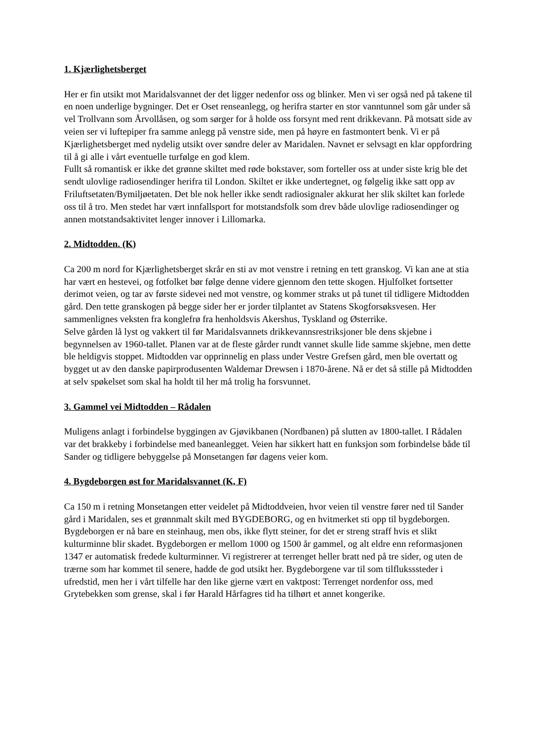1. Kjærlighetsberget
Her er fin utsikt mot Maridalsvannet der det ligger nedenfor oss og blinker. Men vi ser også ned på takene til en noen underlige bygninger. Det er Oset renseanlegg, og herifra starter en stor vanntunnel som går under så vel Trollvann som Årvollåsen, og som sørger for å holde oss forsynt med rent drikkevann. På motsatt side av veien ser vi luftepiper fra samme anlegg på venstre side, men på høyre en fastmontert benk. Vi er på Kjærlighetsberget med nydelig utsikt over søndre deler av Maridalen. Navnet er selvsagt en klar oppfordring til å gi alle i vårt eventuelle turfølge en god klem.
Fullt så romantisk er ikke det grønne skiltet med røde bokstaver, som forteller oss at under siste krig ble det sendt ulovlige radiosendinger herifra til London. Skiltet er ikke undertegnet, og følgelig ikke satt opp av Friluftsetaten/Bymiljøetaten. Det ble nok heller ikke sendt radiosignaler akkurat her slik skiltet kan forlede oss til å tro. Men stedet har vært innfallsport for motstandsfolk som drev både ulovlige radiosendinger og annen motstandsaktivitet lenger innover i Lillomarka.
2. Midtodden. (K)
Ca 200 m nord for Kjærlighetsberget skrår en sti av mot venstre i retning en tett granskog. Vi kan ane at stia har vært en hestevei, og fotfolket bør følge denne videre gjennom den tette skogen. Hjulfolket fortsetter derimot veien, og tar av første sidevei ned mot venstre, og kommer straks ut på tunet til tidligere Midtodden gård. Den tette granskogen på begge sider her er jorder tilplantet av Statens Skogforsøksvesen. Her sammenlignes veksten fra konglefrø fra henholdsvis Akershus, Tyskland og Østerrike.
Selve gården lå lyst og vakkert til før Maridalsvannets drikkevannsrestriksjoner ble dens skjebne i begynnelsen av 1960-tallet. Planen var at de fleste gårder rundt vannet skulle lide samme skjebne, men dette ble heldigvis stoppet. Midtodden var opprinnelig en plass under Vestre Grefsen gård, men ble overtatt og bygget ut av den danske papirprodusenten Waldemar Drewsen i 1870-årene. Nå er det så stille på Midtodden at selv spøkelset som skal ha holdt til her må trolig ha forsvunnet.
3. Gammel vei Midtodden – Rådalen
Muligens anlagt i forbindelse byggingen av Gjøvikbanen (Nordbanen) på slutten av 1800-tallet. I Rådalen var det brakkeby i forbindelse med baneanlegget. Veien har sikkert hatt en funksjon som forbindelse både til Sander og tidligere bebyggelse på Monsetangen før dagens veier kom.
4. Bygdeborgen øst for Maridalsvannet (K, F)
Ca 150 m i retning Monsetangen etter veidelet på Midtoddveien, hvor veien til venstre fører ned til Sander gård i Maridalen, ses et grønnmalt skilt med BYGDEBORG, og en hvitmerket sti opp til bygdeborgen.
Bygdeborgen er nå bare en steinhaug, men obs, ikke flytt steiner, for det er streng straff hvis et slikt kulturminne blir skadet. Bygdeborgen er mellom 1000 og 1500 år gammel, og alt eldre enn reformasjonen 1347 er automatisk fredede kulturminner. Vi registrerer at terrenget heller bratt ned på tre sider, og uten de trærne som har kommet til senere, hadde de god utsikt her. Bygdeborgene var til som tilfluksssteder i ufredstid, men her i vårt tilfelle har den like gjerne vært en vaktpost: Terrenget nordenfor oss, med Grytebekken som grense, skal i før Harald Hårfagres tid ha tilhørt et annet kongerike.